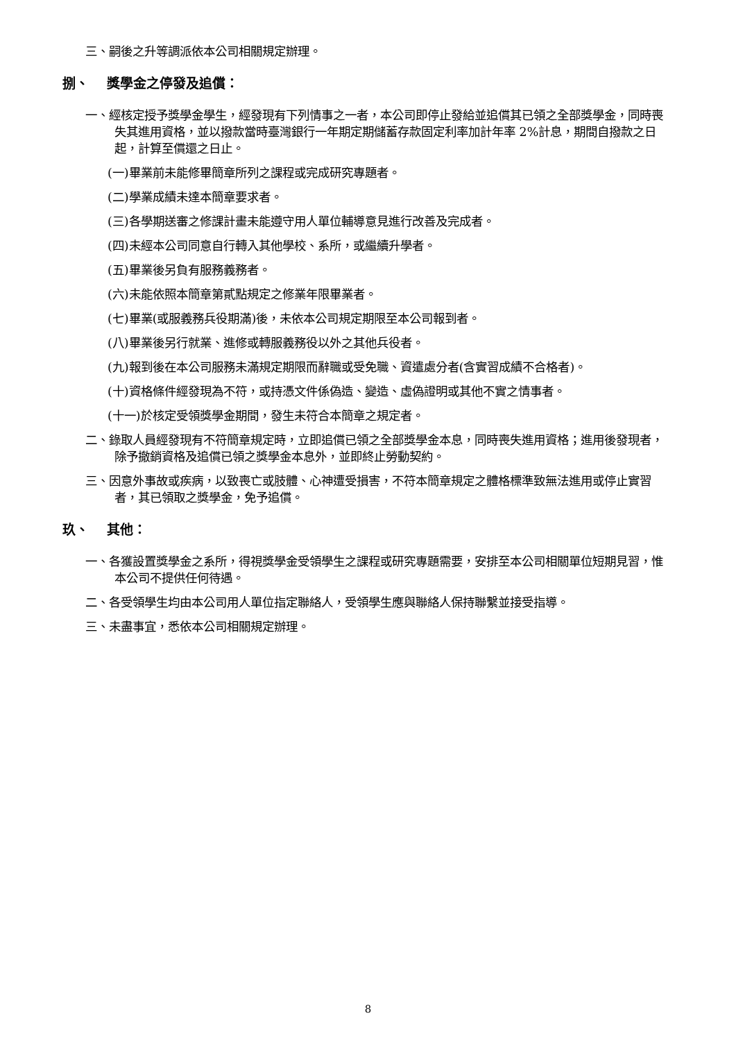三、嗣後之升等調派依本公司相關規定辦理。
捌、 獎學金之停發及追償：
一、經核定授予獎學金學生，經發現有下列情事之一者，本公司即停止發給並追償其已領之全部獎學金，同時喪失其進用資格，並以撥款當時臺灣銀行一年期定期儲蓄存款固定利率加計年率 2%計息，期間自撥款之日起，計算至償還之日止。
(一)畢業前未能修畢簡章所列之課程或完成研究專題者。
(二)學業成績未達本簡章要求者。
(三)各學期送審之修課計畫未能遵守用人單位輔導意見進行改善及完成者。
(四)未經本公司同意自行轉入其他學校、系所，或繼續升學者。
(五)畢業後另負有服務義務者。
(六)未能依照本簡章第貳點規定之修業年限畢業者。
(七)畢業(或服義務兵役期滿)後，未依本公司規定期限至本公司報到者。
(八)畢業後另行就業、進修或轉服義務役以外之其他兵役者。
(九)報到後在本公司服務未滿規定期限而辭職或受免職、資遣處分者(含實習成績不合格者)。
(十)資格條件經發現為不符，或持憑文件係偽造、變造、虛偽證明或其他不實之情事者。
(十一)於核定受領獎學金期間，發生未符合本簡章之規定者。
二、錄取人員經發現有不符簡章規定時，立即追償已領之全部獎學金本息，同時喪失進用資格；進用後發現者，除予撤銷資格及追償已領之獎學金本息外，並即終止勞動契約。
三、因意外事故或疾病，以致喪亡或肢體、心神遭受損害，不符本簡章規定之體格標準致無法進用或停止實習者，其已領取之獎學金，免予追償。
玖、 其他：
一、各獲設置獎學金之系所，得視獎學金受領學生之課程或研究專題需要，安排至本公司相關單位短期見習，惟本公司不提供任何待遇。
二、各受領學生均由本公司用人單位指定聯絡人，受領學生應與聯絡人保持聯繫並接受指導。
三、未盡事宜，悉依本公司相關規定辦理。
8